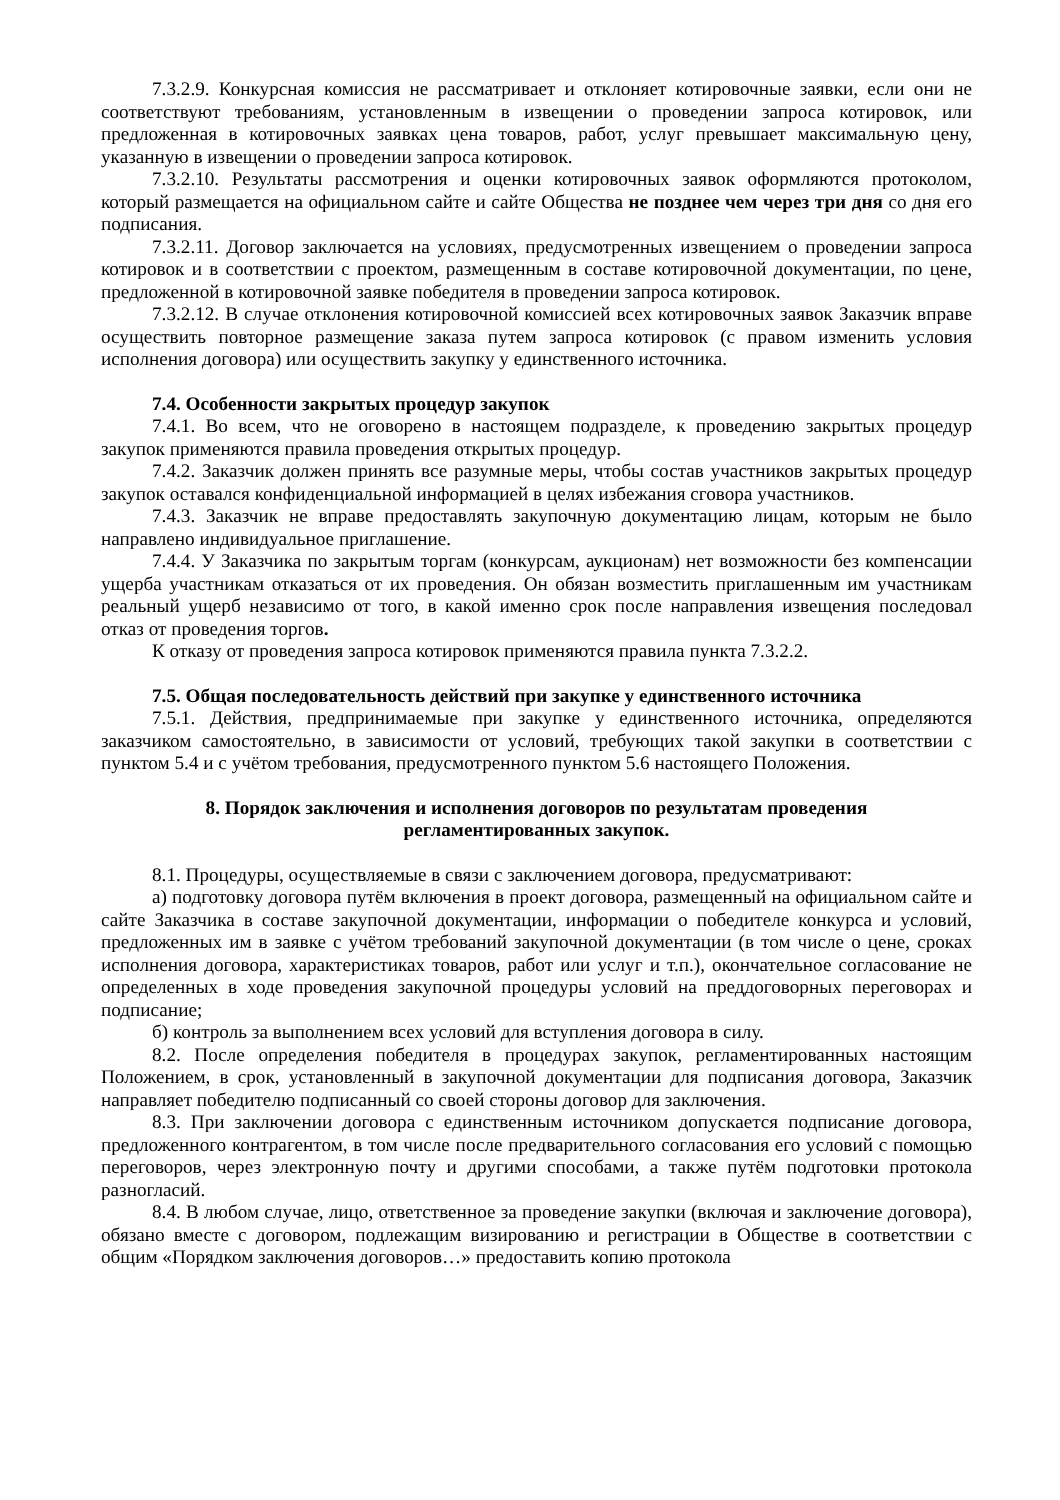7.3.2.9. Конкурсная комиссия не рассматривает и отклоняет котировочные заявки, если они не соответствуют требованиям, установленным в извещении о проведении запроса котировок, или предложенная в котировочных заявках цена товаров, работ, услуг превышает максимальную цену, указанную в извещении о проведении запроса котировок.
7.3.2.10. Результаты рассмотрения и оценки котировочных заявок оформляются протоколом, который размещается на официальном сайте и сайте Общества не позднее чем через три дня со дня его подписания.
7.3.2.11. Договор заключается на условиях, предусмотренных извещением о проведении запроса котировок и в соответствии с проектом, размещенным в составе котировочной документации, по цене, предложенной в котировочной заявке победителя в проведении запроса котировок.
7.3.2.12. В случае отклонения котировочной комиссией всех котировочных заявок Заказчик вправе осуществить повторное размещение заказа путем запроса котировок (с правом изменить условия исполнения договора) или осуществить закупку у единственного источника.
7.4. Особенности закрытых процедур закупок
7.4.1. Во всем, что не оговорено в настоящем подразделе, к проведению закрытых процедур закупок применяются правила проведения открытых процедур.
7.4.2. Заказчик должен принять все разумные меры, чтобы состав участников закрытых процедур закупок оставался конфиденциальной информацией в целях избежания сговора участников.
7.4.3. Заказчик не вправе предоставлять закупочную документацию лицам, которым не было направлено индивидуальное приглашение.
7.4.4. У Заказчика по закрытым торгам (конкурсам, аукционам) нет возможности без компенсации ущерба участникам отказаться от их проведения. Он обязан возместить приглашенным им участникам реальный ущерб независимо от того, в какой именно срок после направления извещения последовал отказ от проведения торгов.
К отказу от проведения запроса котировок применяются правила пункта 7.3.2.2.
7.5. Общая последовательность действий при закупке у единственного источника
7.5.1. Действия, предпринимаемые при закупке у единственного источника, определяются заказчиком самостоятельно, в зависимости от условий, требующих такой закупки в соответствии с пунктом 5.4 и с учётом требования, предусмотренного пунктом 5.6 настоящего Положения.
8. Порядок заключения и исполнения договоров по результатам проведения
регламентированных закупок.
8.1. Процедуры, осуществляемые в связи с заключением договора, предусматривают:
а) подготовку договора путём включения в проект договора, размещенный на официальном сайте и сайте Заказчика в составе закупочной документации, информации о победителе конкурса и условий, предложенных им в заявке с учётом требований закупочной документации (в том числе о цене, сроках исполнения договора, характеристиках товаров, работ или услуг и т.п.), окончательное согласование не определенных в ходе проведения закупочной процедуры условий на преддоговорных переговорах и подписание;
б) контроль за выполнением всех условий для вступления договора в силу.
8.2. После определения победителя в процедурах закупок, регламентированных настоящим Положением, в срок, установленный в закупочной документации для подписания договора, Заказчик направляет победителю подписанный со своей стороны договор для заключения.
8.3. При заключении договора с единственным источником допускается подписание договора, предложенного контрагентом, в том числе после предварительного согласования его условий с помощью переговоров, через электронную почту и другими способами, а также путём подготовки протокола разногласий.
8.4. В любом случае, лицо, ответственное за проведение закупки (включая и заключение договора), обязано вместе с договором, подлежащим визированию и регистрации в Обществе в соответствии с общим «Порядком заключения договоров…» предоставить копию протокола